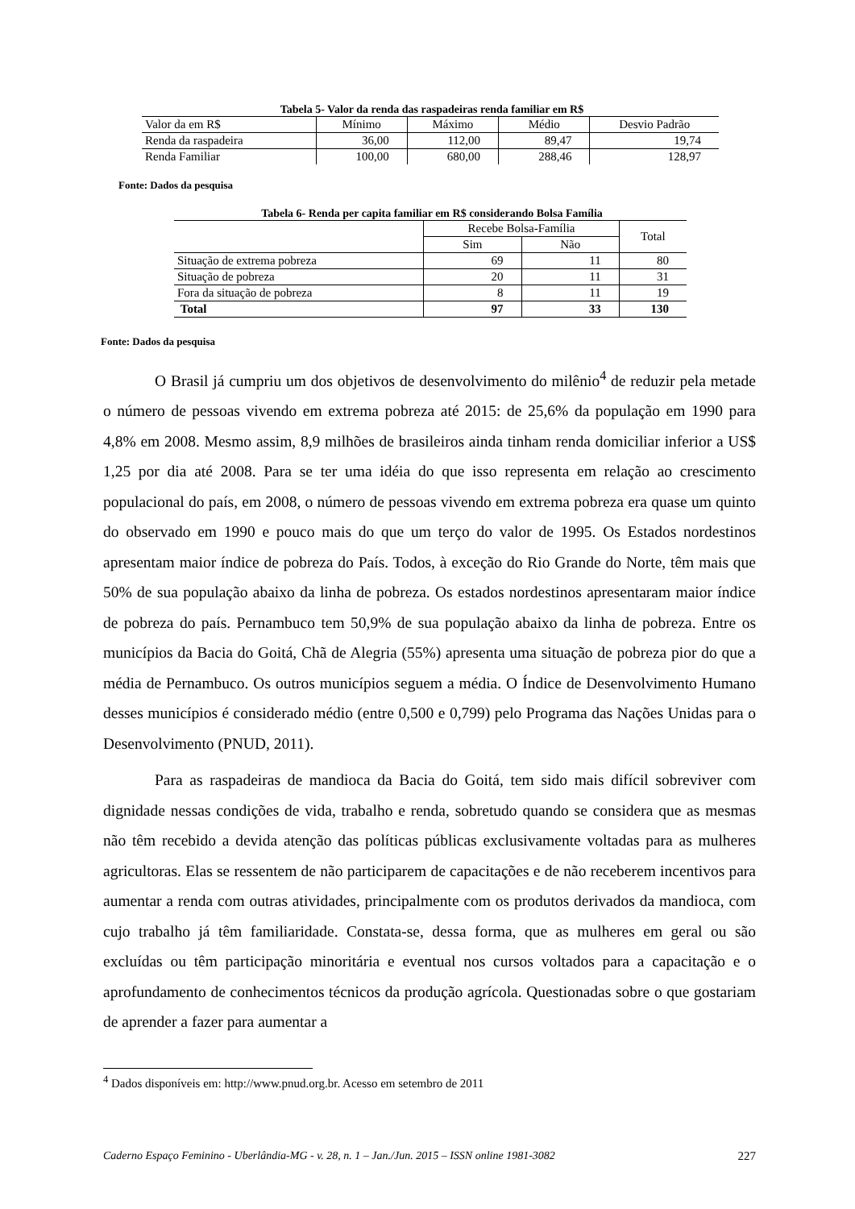Tabela 5- Valor da renda das raspadeiras renda familiar em R$
| Valor da em R$ | Mínimo | Máximo | Médio | Desvio Padrão |
| Renda da raspadeira | 36,00 | 112,00 | 89,47 | 19,74 |
| Renda Familiar | 100,00 | 680,00 | 288,46 | 128,97 |
Fonte: Dados da pesquisa
Tabela 6- Renda per capita familiar em R$ considerando Bolsa Família
| | Recebe Bolsa-Família | | Total |
| | Sim | Não | |
| Situação de extrema pobreza | 69 | 11 | 80 |
| Situação de pobreza | 20 | 11 | 31 |
| Fora da situação de pobreza | 8 | 11 | 19 |
| Total | 97 | 33 | 130 |
Fonte: Dados da pesquisa
O Brasil já cumpriu um dos objetivos de desenvolvimento do milênio<sup>4</sup> de reduzir pela metade o número de pessoas vivendo em extrema pobreza até 2015: de 25,6% da população em 1990 para 4,8% em 2008. Mesmo assim, 8,9 milhões de brasileiros ainda tinham renda domiciliar inferior a US$ 1,25 por dia até 2008. Para se ter uma idéia do que isso representa em relação ao crescimento populacional do país, em 2008, o número de pessoas vivendo em extrema pobreza era quase um quinto do observado em 1990 e pouco mais do que um terço do valor de 1995. Os Estados nordestinos apresentam maior índice de pobreza do País. Todos, à exceção do Rio Grande do Norte, têm mais que 50% de sua população abaixo da linha de pobreza. Os estados nordestinos apresentaram maior índice de pobreza do país. Pernambuco tem 50,9% de sua população abaixo da linha de pobreza. Entre os municípios da Bacia do Goitá, Chã de Alegria (55%) apresenta uma situação de pobreza pior do que a média de Pernambuco. Os outros municípios seguem a média. O Índice de Desenvolvimento Humano desses municípios é considerado médio (entre 0,500 e 0,799) pelo Programa das Nações Unidas para o Desenvolvimento (PNUD, 2011).
Para as raspadeiras de mandioca da Bacia do Goitá, tem sido mais difícil sobreviver com dignidade nessas condições de vida, trabalho e renda, sobretudo quando se considera que as mesmas não têm recebido a devida atenção das políticas públicas exclusivamente voltadas para as mulheres agricultoras. Elas se ressentem de não participarem de capacitações e de não receberem incentivos para aumentar a renda com outras atividades, principalmente com os produtos derivados da mandioca, com cujo trabalho já têm familiaridade. Constata-se, dessa forma, que as mulheres em geral ou são excluídas ou têm participação minoritária e eventual nos cursos voltados para a capacitação e o aprofundamento de conhecimentos técnicos da produção agrícola. Questionadas sobre o que gostariam de aprender a fazer para aumentar a
<sup>4</sup> Dados disponíveis em: http://www.pnud.org.br. Acesso em setembro de 2011
Caderno Espaço Feminino - Uberlândia-MG - v. 28, n. 1 – Jan./Jun. 2015 – ISSN online 1981-3082 227